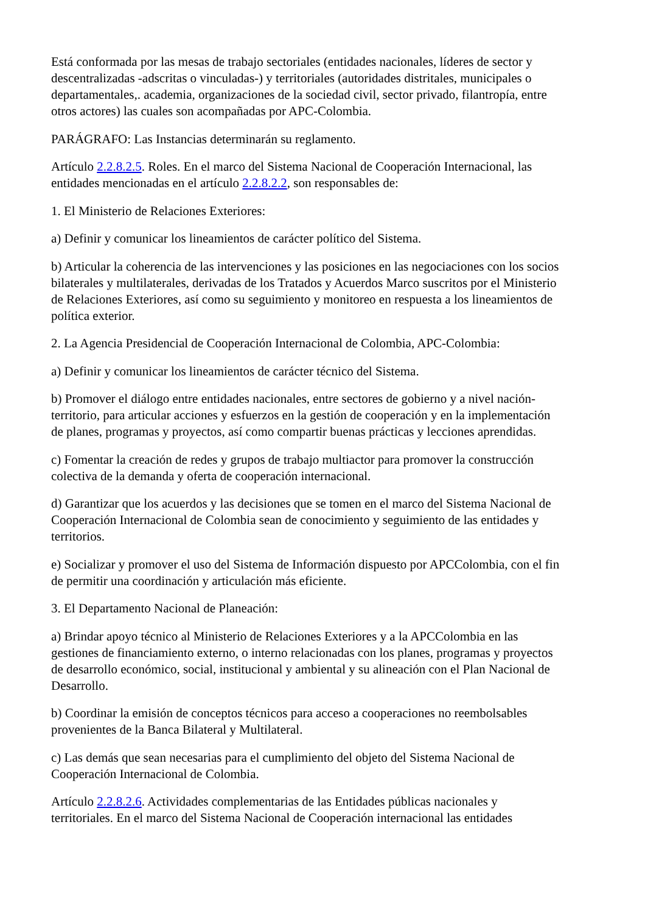Está conformada por las mesas de trabajo sectoriales (entidades nacionales, líderes de sector y descentralizadas -adscritas o vinculadas-) y territoriales (autoridades distritales, municipales o departamentales,. academia, organizaciones de la sociedad civil, sector privado, filantropía, entre otros actores) las cuales son acompañadas por APC-Colombia.
PARÁGRAFO: Las Instancias determinarán su reglamento.
Artículo 2.2.8.2.5. Roles. En el marco del Sistema Nacional de Cooperación Internacional, las entidades mencionadas en el artículo 2.2.8.2.2, son responsables de:
1. El Ministerio de Relaciones Exteriores:
a) Definir y comunicar los lineamientos de carácter político del Sistema.
b) Articular la coherencia de las intervenciones y las posiciones en las negociaciones con los socios bilaterales y multilaterales, derivadas de los Tratados y Acuerdos Marco suscritos por el Ministerio de Relaciones Exteriores, así como su seguimiento y monitoreo en respuesta a los lineamientos de política exterior.
2. La Agencia Presidencial de Cooperación Internacional de Colombia, APC-Colombia:
a) Definir y comunicar los lineamientos de carácter técnico del Sistema.
b) Promover el diálogo entre entidades nacionales, entre sectores de gobierno y a nivel nación-territorio, para articular acciones y esfuerzos en la gestión de cooperación y en la implementación de planes, programas y proyectos, así como compartir buenas prácticas y lecciones aprendidas.
c) Fomentar la creación de redes y grupos de trabajo multiactor para promover la construcción colectiva de la demanda y oferta de cooperación internacional.
d) Garantizar que los acuerdos y las decisiones que se tomen en el marco del Sistema Nacional de Cooperación Internacional de Colombia sean de conocimiento y seguimiento de las entidades y territorios.
e) Socializar y promover el uso del Sistema de Información dispuesto por APCColombia, con el fin de permitir una coordinación y articulación más eficiente.
3. El Departamento Nacional de Planeación:
a) Brindar apoyo técnico al Ministerio de Relaciones Exteriores y a la APCColombia en las gestiones de financiamiento externo, o interno relacionadas con los planes, programas y proyectos de desarrollo económico, social, institucional y ambiental y su alineación con el Plan Nacional de Desarrollo.
b) Coordinar la emisión de conceptos técnicos para acceso a cooperaciones no reembolsables provenientes de la Banca Bilateral y Multilateral.
c) Las demás que sean necesarias para el cumplimiento del objeto del Sistema Nacional de Cooperación Internacional de Colombia.
Artículo 2.2.8.2.6. Actividades complementarias de las Entidades públicas nacionales y territoriales. En el marco del Sistema Nacional de Cooperación internacional las entidades